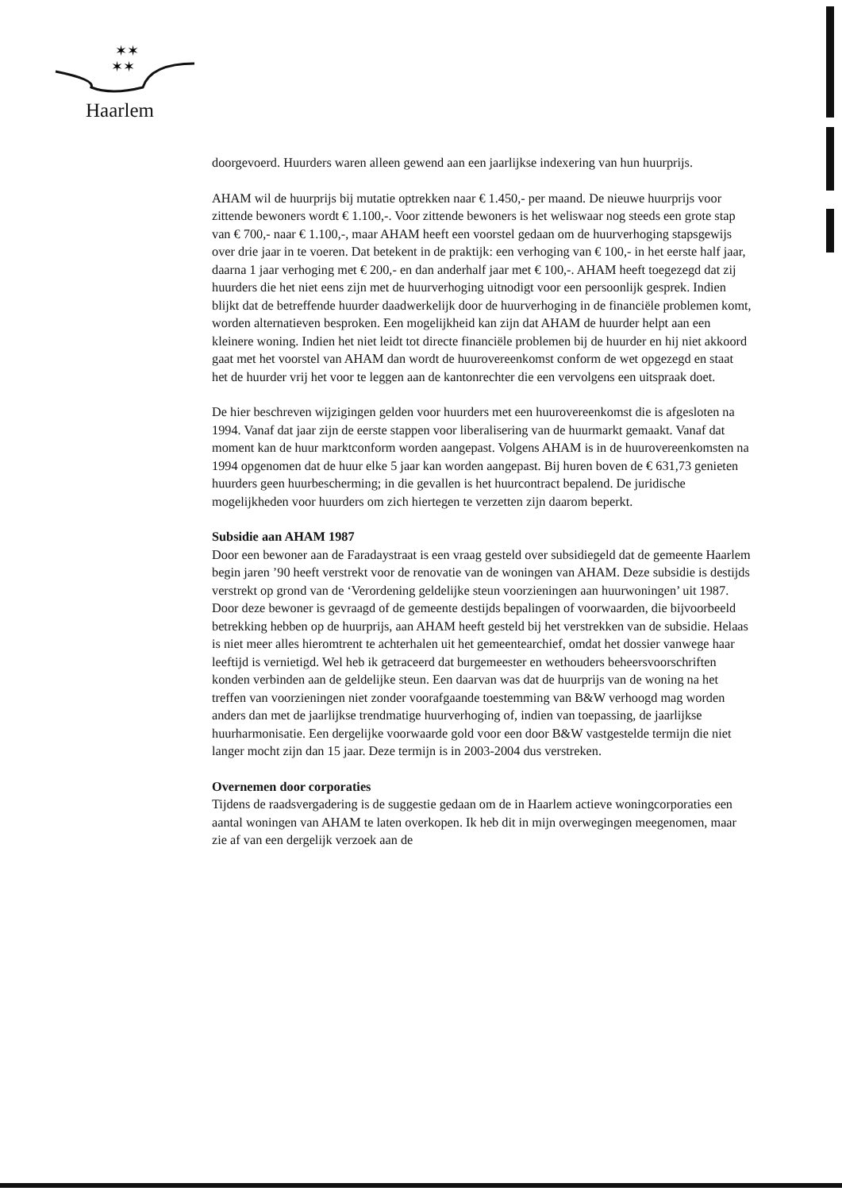✶✶
✶✶
Haarlem
doorgevoerd. Huurders waren alleen gewend aan een jaarlijkse indexering van hun huurprijs.
AHAM wil de huurprijs bij mutatie optrekken naar € 1.450,- per maand. De nieuwe huurprijs voor zittende bewoners wordt € 1.100,-. Voor zittende bewoners is het weliswaar nog steeds een grote stap van € 700,- naar € 1.100,-, maar AHAM heeft een voorstel gedaan om de huurverhoging stapsgewijs over drie jaar in te voeren. Dat betekent in de praktijk: een verhoging van € 100,- in het eerste half jaar, daarna 1 jaar verhoging met € 200,- en dan anderhalf jaar met € 100,-. AHAM heeft toegezegd dat zij huurders die het niet eens zijn met de huurverhoging uitnodigt voor een persoonlijk gesprek. Indien blijkt dat de betreffende huurder daadwerkelijk door de huurverhoging in de financiële problemen komt, worden alternatieven besproken. Een mogelijkheid kan zijn dat AHAM de huurder helpt aan een kleinere woning. Indien het niet leidt tot directe financiële problemen bij de huurder en hij niet akkoord gaat met het voorstel van AHAM dan wordt de huurovereenkomst conform de wet opgezegd en staat het de huurder vrij het voor te leggen aan de kantonrechter die een vervolgens een uitspraak doet.
De hier beschreven wijzigingen gelden voor huurders met een huurovereenkomst die is afgesloten na 1994. Vanaf dat jaar zijn de eerste stappen voor liberalisering van de huurmarkt gemaakt. Vanaf dat moment kan de huur marktconform worden aangepast. Volgens AHAM is in de huurovereenkomsten na 1994 opgenomen dat de huur elke 5 jaar kan worden aangepast. Bij huren boven de € 631,73 genieten huurders geen huurbescherming; in die gevallen is het huurcontract bepalend. De juridische mogelijkheden voor huurders om zich hiertegen te verzetten zijn daarom beperkt.
Subsidie aan AHAM 1987
Door een bewoner aan de Faradaystraat is een vraag gesteld over subsidiegeld dat de gemeente Haarlem begin jaren ’90 heeft verstrekt voor de renovatie van de woningen van AHAM. Deze subsidie is destijds verstrekt op grond van de ‘Verordening geldelijke steun voorzieningen aan huurwoningen’ uit 1987. Door deze bewoner is gevraagd of de gemeente destijds bepalingen of voorwaarden, die bijvoorbeeld betrekking hebben op de huurprijs, aan AHAM heeft gesteld bij het verstrekken van de subsidie. Helaas is niet meer alles hieromtrent te achterhalen uit het gemeentearchief, omdat het dossier vanwege haar leeftijd is vernietigd. Wel heb ik getraceerd dat burgemeester en wethouders beheersvoorschriften konden verbinden aan de geldelijke steun. Een daarvan was dat de huurprijs van de woning na het treffen van voorzieningen niet zonder voorafgaande toestemming van B&W verhoogd mag worden anders dan met de jaarlijkse trendmatige huurverhoging of, indien van toepassing, de jaarlijkse huurharmonisatie. Een dergelijke voorwaarde gold voor een door B&W vastgestelde termijn die niet langer mocht zijn dan 15 jaar. Deze termijn is in 2003-2004 dus verstreken.
Overnemen door corporaties
Tijdens de raadsvergadering is de suggestie gedaan om de in Haarlem actieve woningcorporaties een aantal woningen van AHAM te laten overkopen. Ik heb dit in mijn overwegingen meegenomen, maar zie af van een dergelijk verzoek aan de